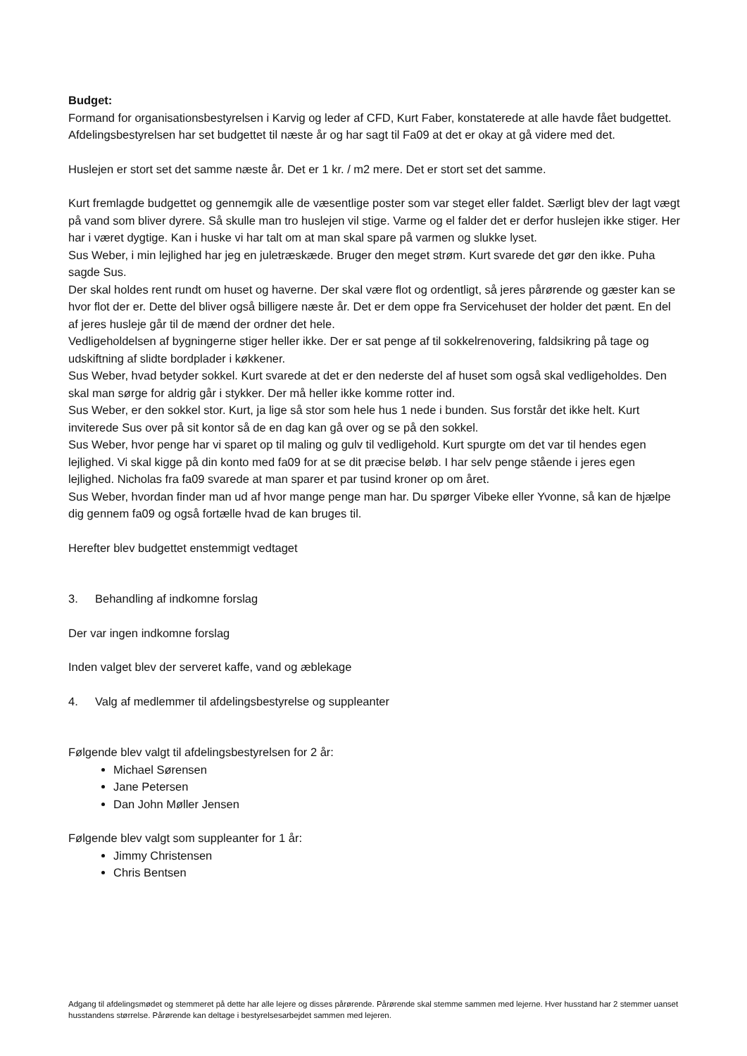Budget:
Formand for organisationsbestyrelsen i Karvig og leder af CFD, Kurt Faber, konstaterede at alle havde fået budgettet.
Afdelingsbestyrelsen har set budgettet til næste år og har sagt til Fa09 at det er okay at gå videre med det.
Huslejen er stort set det samme næste år. Det er 1 kr. / m2 mere. Det er stort set det samme.
Kurt fremlagde budgettet og gennemgik alle de væsentlige poster som var steget eller faldet. Særligt blev der lagt vægt på vand som bliver dyrere. Så skulle man tro huslejen vil stige. Varme og el falder det er derfor huslejen ikke stiger. Her har i været dygtige. Kan i huske vi har talt om at man skal spare på varmen og slukke lyset.
Sus Weber, i min lejlighed har jeg en juletræskæde. Bruger den meget strøm. Kurt svarede det gør den ikke. Puha sagde Sus.
Der skal holdes rent rundt om huset og haverne. Der skal være flot og ordentligt, så jeres pårørende og gæster kan se hvor flot der er. Dette del bliver også billigere næste år. Det er dem oppe fra Servicehuset der holder det pænt. En del af jeres husleje går til de mænd der ordner det hele.
Vedligeholdelsen af bygningerne stiger heller ikke. Der er sat penge af til sokkelrenovering, faldsikring på tage og udskiftning af slidte bordplader i køkkener.
Sus Weber, hvad betyder sokkel. Kurt svarede at det er den nederste del af huset som også skal vedligeholdes. Den skal man sørge for aldrig går i stykker. Der må heller ikke komme rotter ind.
Sus Weber, er den sokkel stor. Kurt, ja lige så stor som hele hus 1 nede i bunden. Sus forstår det ikke helt. Kurt inviterede Sus over på sit kontor så de en dag kan gå over og se på den sokkel.
Sus Weber, hvor penge har vi sparet op til maling og gulv til vedligehold. Kurt spurgte om det var til hendes egen lejlighed. Vi skal kigge på din konto med fa09 for at se dit præcise beløb. I har selv penge stående i jeres egen lejlighed. Nicholas fra fa09 svarede at man sparer et par tusind kroner op om året.
Sus Weber, hvordan finder man ud af hvor mange penge man har. Du spørger Vibeke eller Yvonne, så kan de hjælpe dig gennem fa09 og også fortælle hvad de kan bruges til.
Herefter blev budgettet enstemmigt vedtaget
3. Behandling af indkomne forslag
Der var ingen indkomne forslag
Inden valget blev der serveret kaffe, vand og æblekage
4. Valg af medlemmer til afdelingsbestyrelse og suppleanter
Følgende blev valgt til afdelingsbestyrelsen for 2 år:
Michael Sørensen
Jane Petersen
Dan John Møller Jensen
Følgende blev valgt som suppleanter for 1 år:
Jimmy Christensen
Chris Bentsen
Adgang til afdelingsmødet og stemmeret på dette har alle lejere og disses pårørende. Pårørende skal stemme sammen med lejerne. Hver husstand har 2 stemmer uanset husstandens størrelse. Pårørende kan deltage i bestyrelsesarbejdet sammen med lejeren.